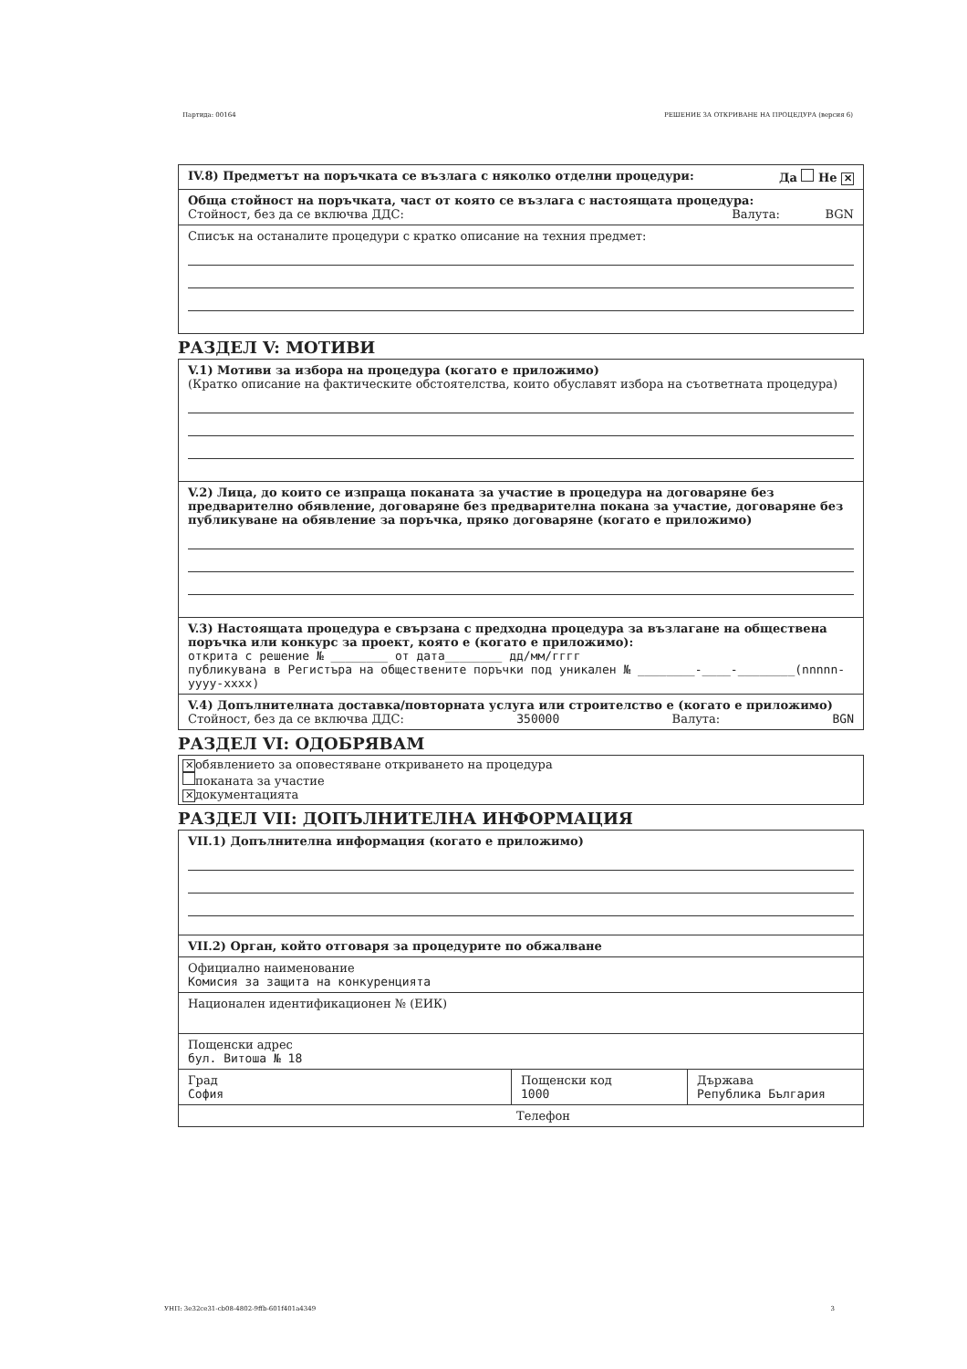Партида: 00164 РЕШЕНИЕ ЗА ОТКРИВАНЕ НА ПРОЦЕДУРА (версия 6)
IV.8) Предметът на поръчката се възлага с няколко отделни процедури: Да Не ✕
Обща стойност на поръчката, част от която се възлага с настоящата процедура:
Стойност, без да се включва ДДС: Валута: BGN
Списък на останалите процедури с кратко описание на техния предмет:
РАЗДЕЛ V: МОТИВИ
V.1) Мотиви за избора на процедура (когато е приложимо)
(Кратко описание на фактическите обстоятелства, които обуславят избора на съответната процедура)
V.2) Лица, до които се изпраща поканата за участие в процедура на договаряне без предварително обявление, договаряне без предварителна покана за участие, договаряне без публикуване на обявление за поръчка, пряко договаряне (когато е приложимо)
V.3) Настоящата процедура е свързана с предходна процедура за възлагане на обществена поръчка или конкурс за проект, която е (когато е приложимо):
открита с решение № ________ от дата________ дд/мм/гггг
публикувана в Регистъра на обществените поръчки под уникален № ________-____-________(nnnnn-yyyy-xxxx)
V.4) Допълнителната доставка/повторната услуга или строителство е (когато е приложимо)
Стойност, без да се включва ДДС: 350000 Валута: BGN
РАЗДЕЛ VI: ОДОБРЯВАМ
✕ обявлението за оповестяване откриването на процедура
поканата за участие
✕ документацията
РАЗДЕЛ VII: ДОПЪЛНИТЕЛНА ИНФОРМАЦИЯ
VII.1) Допълнителна информация (когато е приложимо)
VII.2) Орган, който отговаря за процедурите по обжалване
Официално наименование
Комисия за защита на конкуренцията
Национален идентификационен № (ЕИК)
Пощенски адрес
бул. Витоша № 18
Град
София
Пощенски код
1000
Държава
Република България
Телефон
УНП: 3e32ce31-cb08-4802-9ffb-601f401a4349 3